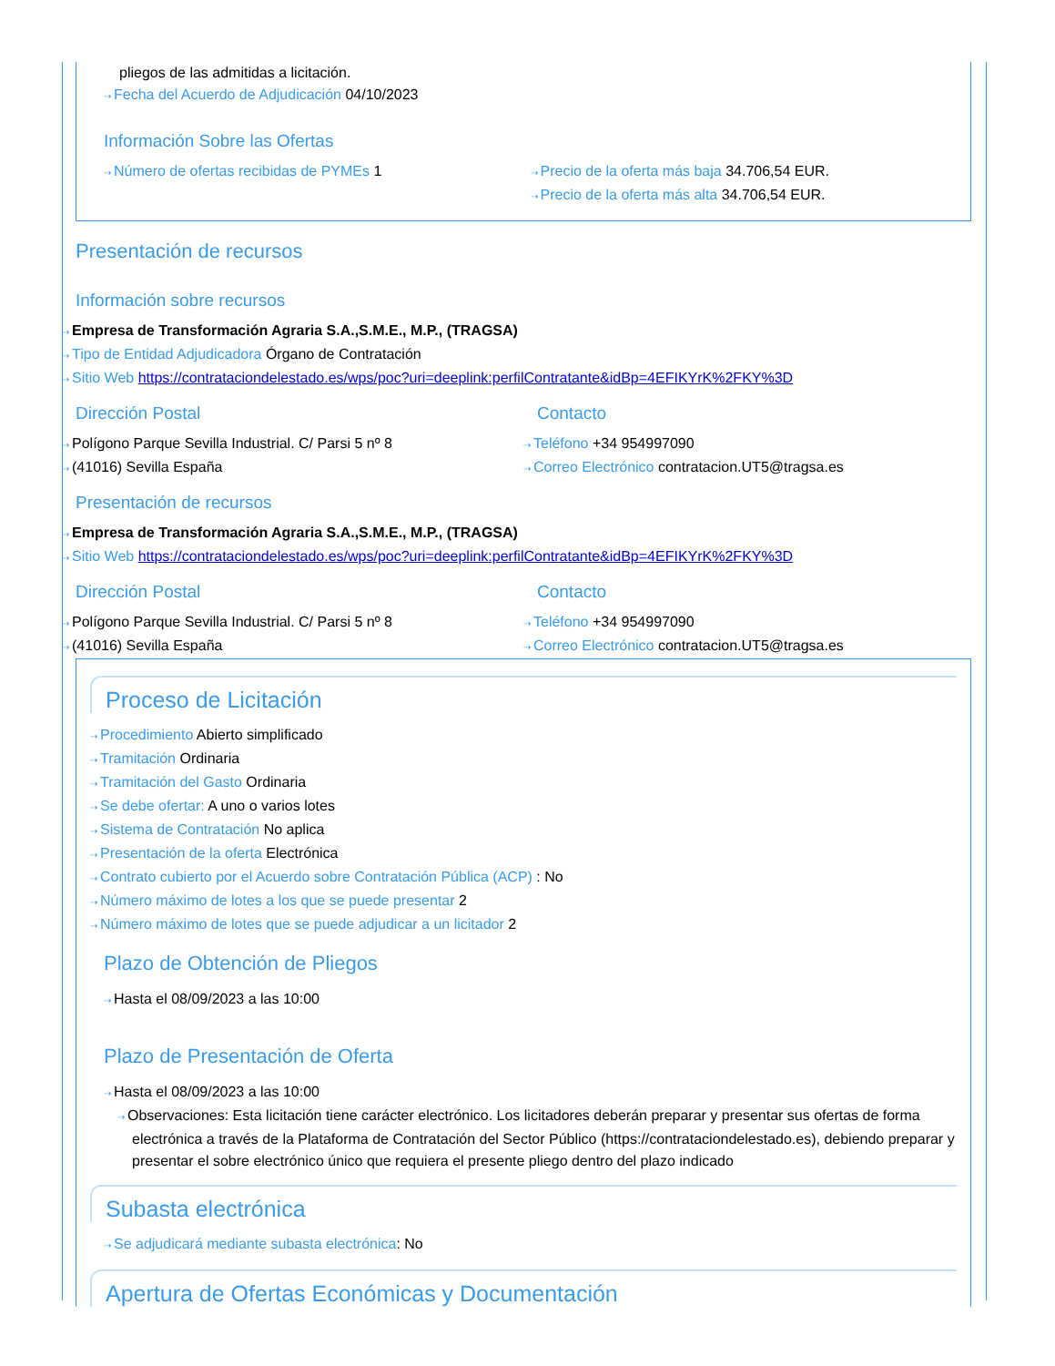pliegos de las admitidas a licitación.
⇢ Fecha del Acuerdo de Adjudicación 04/10/2023
Información Sobre las Ofertas
⇢ Número de ofertas recibidas de PYMEs 1
⇢ Precio de la oferta más baja 34.706,54 EUR.
⇢ Precio de la oferta más alta 34.706,54 EUR.
Presentación de recursos
Información sobre recursos
⇢ Empresa de Transformación Agraria S.A.,S.M.E., M.P., (TRAGSA)
⇢ Tipo de Entidad Adjudicadora Órgano de Contratación
⇢ Sitio Web https://contrataciondelestado.es/wps/poc?uri=deeplink:perfilContratante&idBp=4EFIKYrK%2FKY%3D
Dirección Postal
⇢ Polígono Parque Sevilla Industrial. C/ Parsi 5 nº 8
⇢ (41016) Sevilla España
Contacto
⇢ Teléfono +34 954997090
⇢ Correo Electrónico contratacion.UT5@tragsa.es
Presentación de recursos
⇢ Empresa de Transformación Agraria S.A.,S.M.E., M.P., (TRAGSA)
⇢ Sitio Web https://contrataciondelestado.es/wps/poc?uri=deeplink:perfilContratante&idBp=4EFIKYrK%2FKY%3D
Dirección Postal
⇢ Polígono Parque Sevilla Industrial. C/ Parsi 5 nº 8
⇢ (41016) Sevilla España
Contacto
⇢ Teléfono +34 954997090
⇢ Correo Electrónico contratacion.UT5@tragsa.es
Proceso de Licitación
⇢ Procedimiento Abierto simplificado
⇢ Tramitación Ordinaria
⇢ Tramitación del Gasto Ordinaria
⇢ Se debe ofertar: A uno o varios lotes
⇢ Sistema de Contratación No aplica
⇢ Presentación de la oferta Electrónica
⇢ Contrato cubierto por el Acuerdo sobre Contratación Pública (ACP) : No
⇢ Número máximo de lotes a los que se puede presentar 2
⇢ Número máximo de lotes que se puede adjudicar a un licitador 2
Plazo de Obtención de Pliegos
⇢ Hasta el 08/09/2023 a las 10:00
Plazo de Presentación de Oferta
⇢ Hasta el 08/09/2023 a las 10:00
⇢ Observaciones: Esta licitación tiene carácter electrónico. Los licitadores deberán preparar y presentar sus ofertas de forma electrónica a través de la Plataforma de Contratación del Sector Público (https://contrataciondelestado.es), debiendo preparar y presentar el sobre electrónico único que requiera el presente pliego dentro del plazo indicado
Subasta electrónica
⇢ Se adjudicará mediante subasta electrónica: No
Apertura de Ofertas Económicas y Documentación